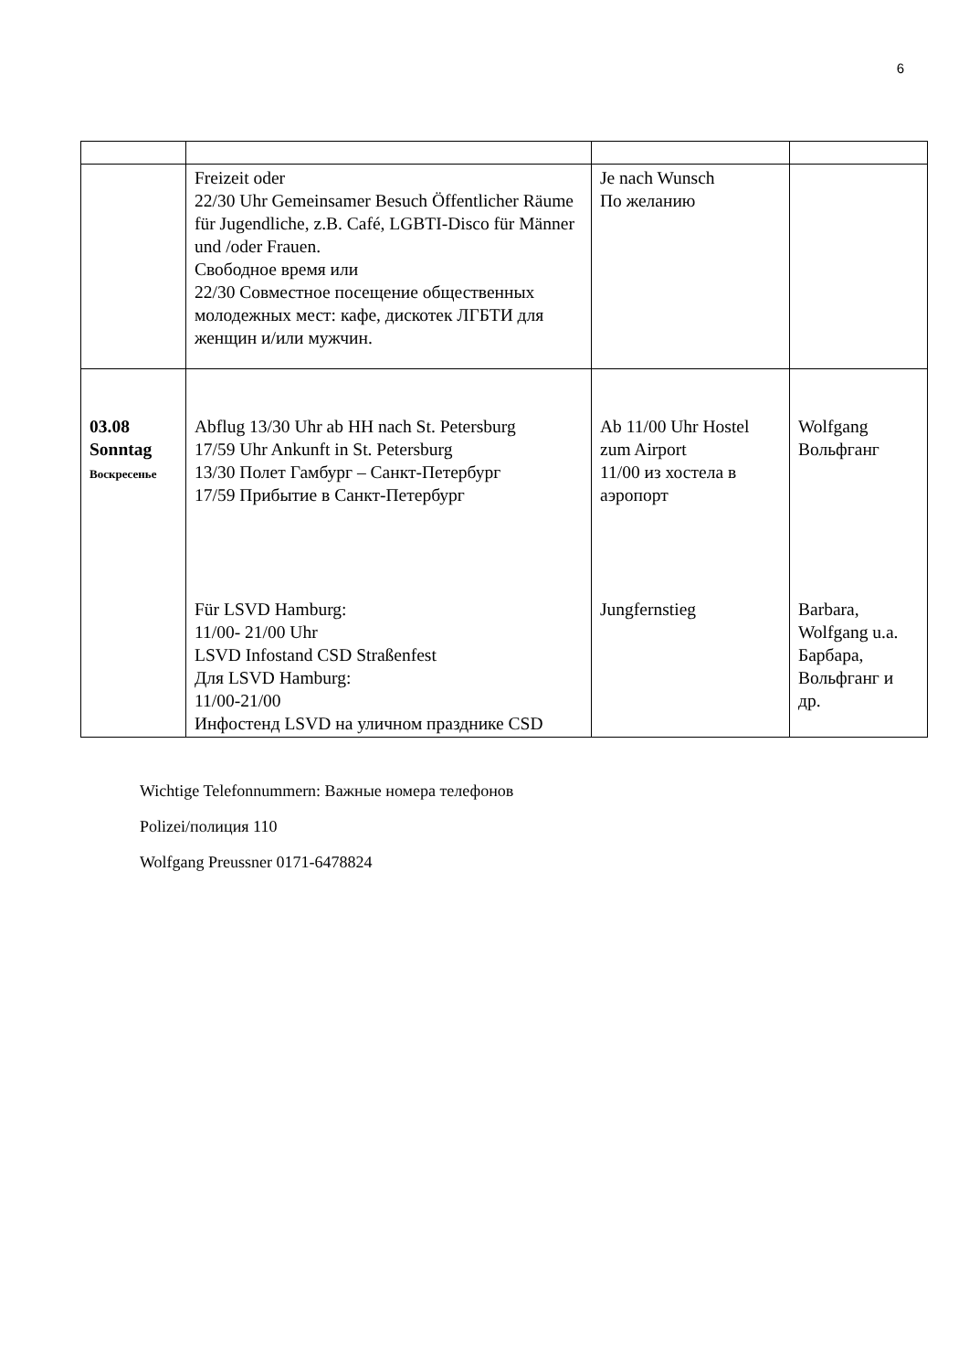6
| | Freizeit oder 22/30 Uhr Gemeinsamer Besuch Öffentlicher Räume für Jugendliche, z.B. Café, LGBTI-Disco für Männer und /oder Frauen. Свободное время или 22/30 Совместное посещение общественных молодежных мест: кафе, дискотек ЛГБТИ для женщин и/или мужчин. | Je nach Wunsch По желанию | |
| 03.08 Sonntag Воскресенье | Abflug 13/30 Uhr ab HH nach St. Petersburg 17/59 Uhr Ankunft in St. Petersburg 13/30 Полет Гамбург – Санкт-Петербург 17/59 Прибытие в Санкт-Петербург Für LSVD Hamburg: 11/00- 21/00 Uhr LSVD Infostand CSD Straßenfest Для LSVD Hamburg: 11/00-21/00 Инфостенд LSVD на уличном празднике CSD | Ab 11/00 Uhr Hostel zum Airport 11/00 из хостела в аэропорт Jungfernstieg | Wolfgang Вольфганг Barbara, Wolfgang u.a. Барбара, Вольфганг и др. |
Wichtige Telefonnummern: Важные номера телефонов
Polizei/полиция 110
Wolfgang Preussner 0171-6478824